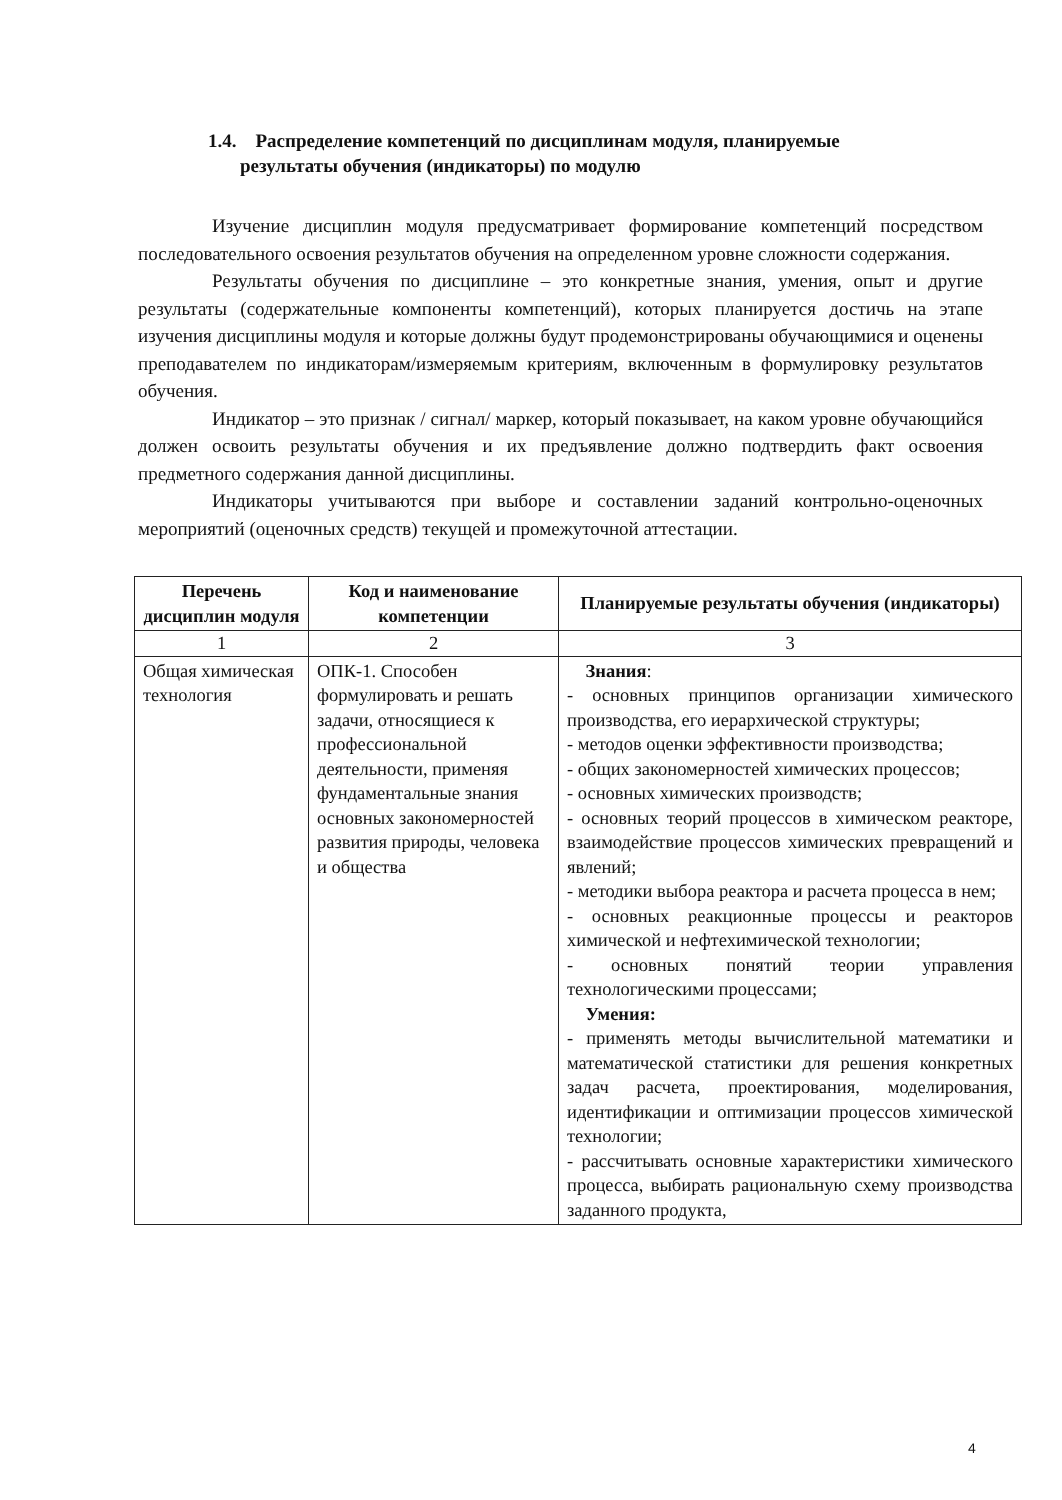1.4. Распределение компетенций по дисциплинам модуля, планируемые
результаты обучения (индикаторы) по модулю
Изучение дисциплин модуля предусматривает формирование компетенций посредством последовательного освоения результатов обучения на определенном уровне сложности содержания.
Результаты обучения по дисциплине – это конкретные знания, умения, опыт и другие результаты (содержательные компоненты компетенций), которых планируется достичь на этапе изучения дисциплины модуля и которые должны будут продемонстрированы обучающимися и оценены преподавателем по индикаторам/измеряемым критериям, включенным в формулировку результатов обучения.
Индикатор – это признак / сигнал/ маркер, который показывает, на каком уровне обучающийся должен освоить результаты обучения и их предъявление должно подтвердить факт освоения предметного содержания данной дисциплины.
Индикаторы учитываются при выборе и составлении заданий контрольно-оценочных мероприятий (оценочных средств) текущей и промежуточной аттестации.
| Перечень дисциплин модуля | Код и наименование компетенции | Планируемые результаты обучения (индикаторы) |
| --- | --- | --- |
| 1 | 2 | 3 |
| Общая химическая технология | ОПК-1. Способен формулировать и решать задачи, относящиеся к профессиональной деятельности, применяя фундаментальные знания основных закономерностей развития природы, человека и общества | Знания : - основных принципов организации химического производства, его иерархической структуры; - методов оценки эффективности производства; - общих закономерностей химических процессов; - основных химических производств; - основных теорий процессов в химическом реакторе, взаимодействие процессов химических превращений и явлений; - методики выбора реактора и расчета процесса в нем; - основных реакционные процессы и реакторов химической и нефтехимической технологии; - основных понятий теории управления технологическими процессами; Умения: - применять методы вычислительной математики и математической статистики для решения конкретных задач расчета, проектирования, моделирования, идентификации и оптимизации процессов химической технологии; - рассчитывать основные характеристики химического процесса, выбирать рациональную схему производства заданного продукта, |
4